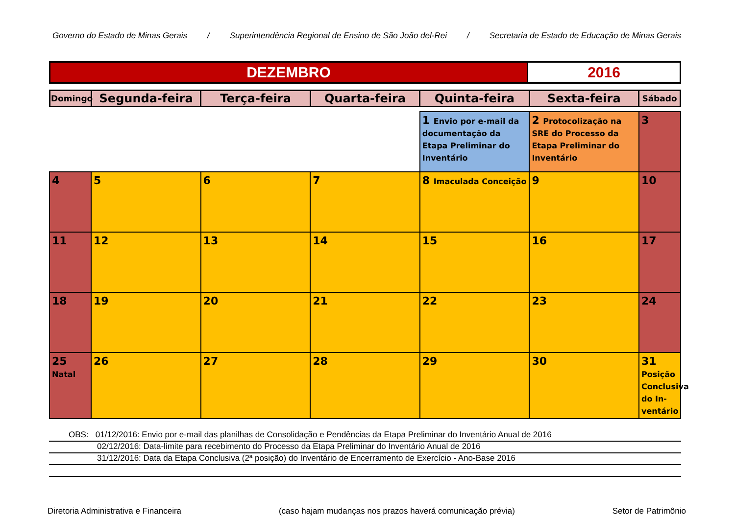Governo do Estado de Minas Gerais / Superintendência Regional de Ensino de São João del-Rei / Secretaria de Estado de Educação de Minas Gerais
| DEZEMBRO | 2016 |
| Domingo | Segunda-feira | Terça-feira | Quarta-feira | Quinta-feira | Sexta-feira | Sábado |
| | | | | 1 Envio por e-mail da documentação da Etapa Preliminar do Inventário | 2 Protocolização na SRE do Processo da Etapa Preliminar do Inventário | 3 |
| 4 | 5 | 6 | 7 | 8 Imaculada Conceição | 9 | 10 |
| 11 | 12 | 13 | 14 | 15 | 16 | 17 |
| 18 | 19 | 20 | 21 | 22 | 23 | 24 |
| 25 Natal | 26 | 27 | 28 | 29 | 30 | 31 Posição Conclusiva do In-ventário |
OBS: 01/12/2016: Envio por e-mail das planilhas de Consolidação e Pendências da Etapa Preliminar do Inventário Anual de 2016
02/12/2016: Data-limite para recebimento do Processo da Etapa Preliminar do Inventário Anual de 2016
31/12/2016: Data da Etapa Conclusiva (2ª posição) do Inventário de Encerramento de Exercício - Ano-Base 2016
Diretoria Administrativa e Financeira (caso hajam mudanças nos prazos haverá comunicação prévia) Setor de Patrimônio